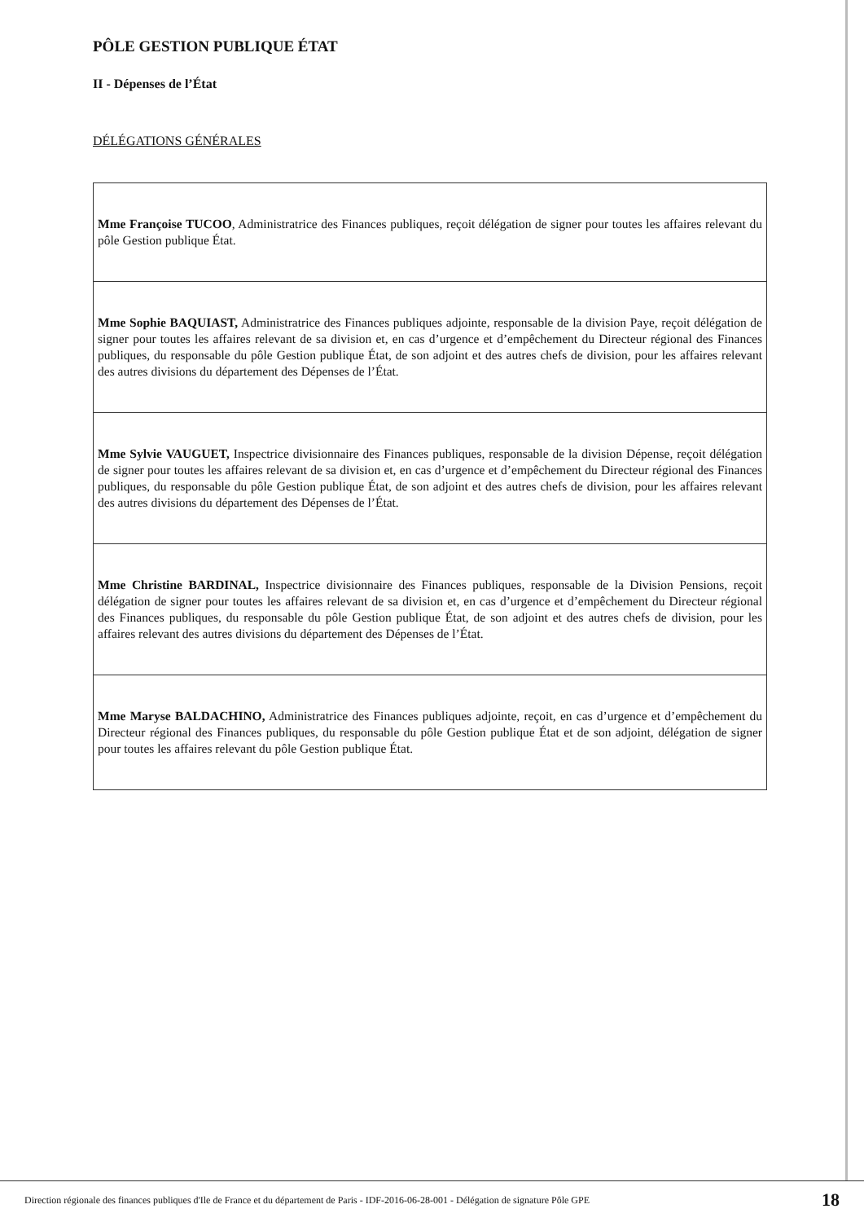PÔLE GESTION PUBLIQUE ÉTAT
II - Dépenses de l’État
DÉLÉGATIONS GÉNÉRALES
| Mme Françoise TUCOO , Administratrice des Finances publiques, reçoit délégation de signer pour toutes les affaires relevant du pôle Gestion publique État. |
| Mme Sophie BAQUIAST, Administratrice des Finances publiques adjointe, responsable de la division Paye, reçoit délégation de signer pour toutes les affaires relevant de sa division et, en cas d’urgence et d’empêchement du Directeur régional des Finances publiques, du responsable du pôle Gestion publique État, de son adjoint et des autres chefs de division, pour les affaires relevant des autres divisions du département des Dépenses de l’État. |
| Mme Sylvie VAUGUET, Inspectrice divisionnaire des Finances publiques, responsable de la division Dépense, reçoit délégation de signer pour toutes les affaires relevant de sa division et, en cas d’urgence et d’empêchement du Directeur régional des Finances publiques, du responsable du pôle Gestion publique État, de son adjoint et des autres chefs de division, pour les affaires relevant des autres divisions du département des Dépenses de l’État. |
| Mme Christine BARDINAL, Inspectrice divisionnaire des Finances publiques, responsable de la Division Pensions, reçoit délégation de signer pour toutes les affaires relevant de sa division et, en cas d’urgence et d’empêchement du Directeur régional des Finances publiques, du responsable du pôle Gestion publique État, de son adjoint et des autres chefs de division, pour les affaires relevant des autres divisions du département des Dépenses de l’État. |
| Mme Maryse BALDACHINO, Administratrice des Finances publiques adjointe, reçoit, en cas d’urgence et d’empêchement du Directeur régional des Finances publiques, du responsable du pôle Gestion publique État et de son adjoint, délégation de signer pour toutes les affaires relevant du pôle Gestion publique État. |
Direction régionale des finances publiques d'Ile de France et du département de Paris - IDF-2016-06-28-001 - Délégation de signature Pôle GPE 18